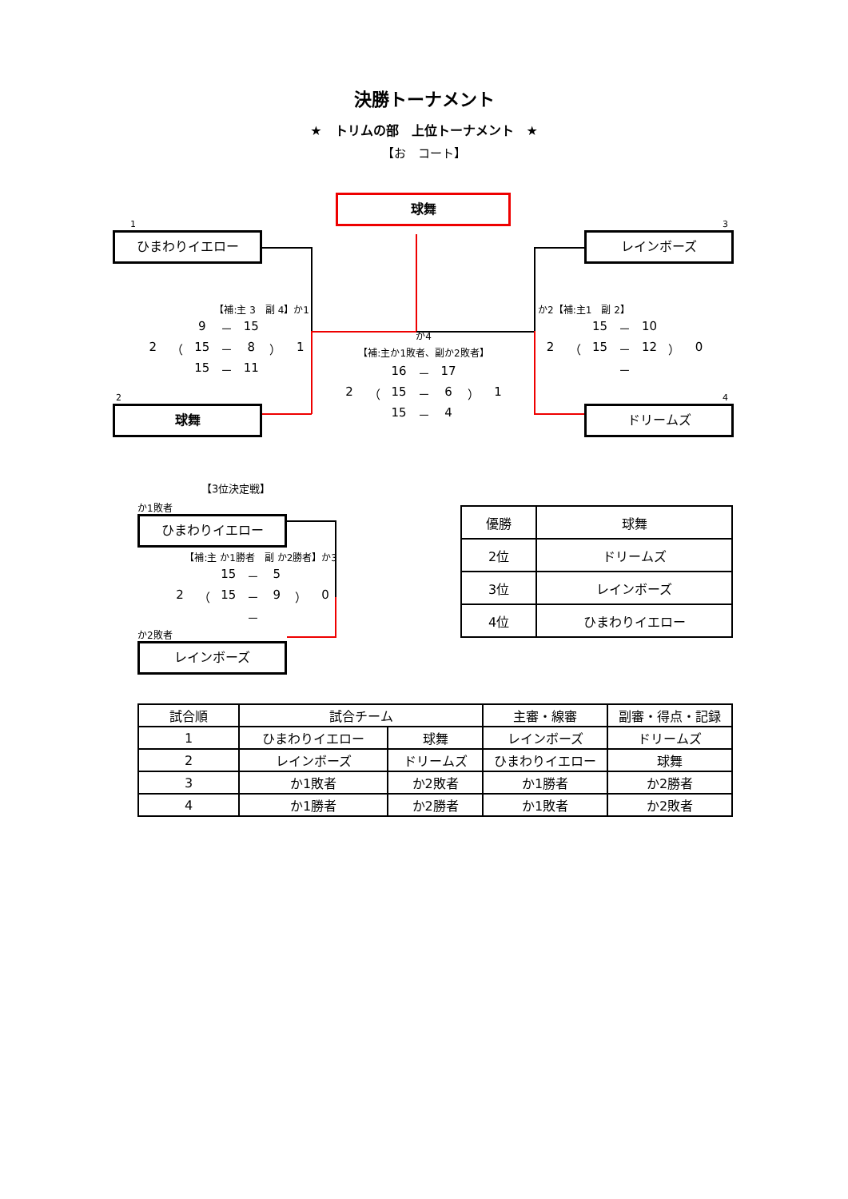決勝トーナメント
★　トリムの部　上位トーナメント　★
【お　コート】
1
ひまわりイエロー
【補:主 3　副 4】か1
| | | 9 | － | 15 | | |
| 2 | （ | 15 | － | 8 | ） | 1 |
| | | 15 | － | 11 | | |
2
球舞
球舞
か4
【補:主か1敗者、副か2敗者】
| | | 16 | － | 17 | | |
| 2 | （ | 15 | － | 6 | ） | 1 |
| | | 15 | － | 4 | | |
3
レインボーズ
か2【補:主1　副 2】
| | | 15 | － | 10 | | |
| 2 | （ | 15 | － | 12 | ） | 0 |
| | | | － | | | |
4
ドリームズ
【3位決定戦】
か1敗者
ひまわりイエロー
【補:主 か1勝者　副 か2勝者】か3
| | | 15 | － | 5 | | |
| 2 | （ | 15 | － | 9 | ） | 0 |
| | | | － | | | |
か2敗者
レインボーズ
| 優勝 | 球舞 |
| 2位 | ドリームズ |
| 3位 | レインボーズ |
| 4位 | ひまわりイエロー |
| 試合順 | 試合チーム | | 主審・線審 | 副審・得点・記録 |
| --- | --- | --- | --- | --- |
| 1 | ひまわりイエロー | 球舞 | レインボーズ | ドリームズ |
| 2 | レインボーズ | ドリームズ | ひまわりイエロー | 球舞 |
| 3 | か1敗者 | か2敗者 | か1勝者 | か2勝者 |
| 4 | か1勝者 | か2勝者 | か1敗者 | か2敗者 |